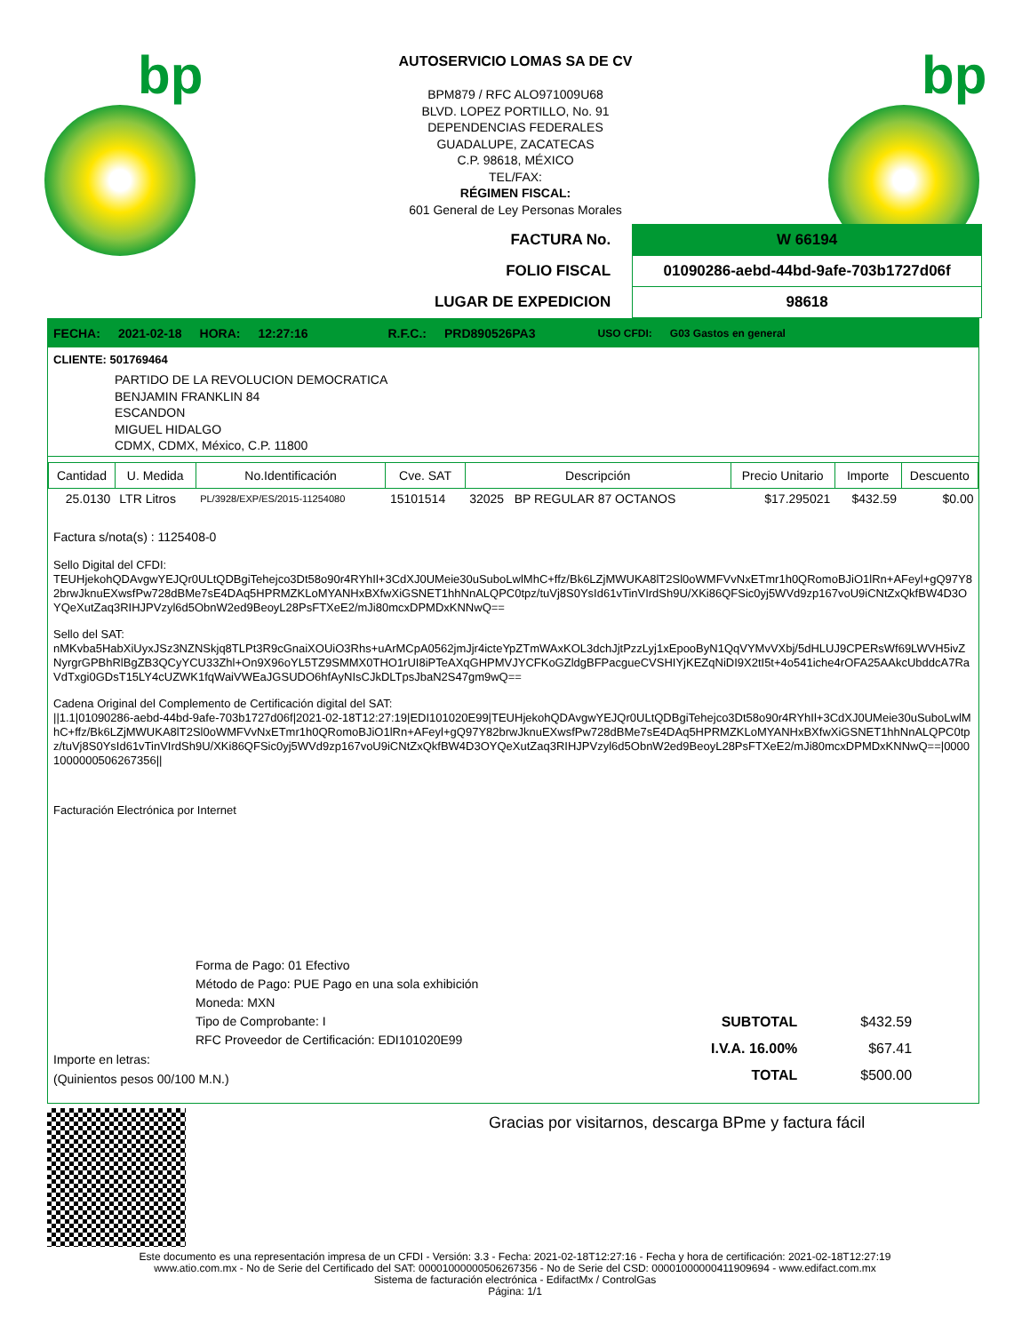bp bp
AUTOSERVICIO LOMAS SA DE CV
BPM879 / RFC ALO971009U68
BLVD. LOPEZ PORTILLO, No. 91
DEPENDENCIAS FEDERALES
GUADALUPE, ZACATECAS
C.P. 98618, MÉXICO
TEL/FAX:
RÉGIMEN FISCAL:
601 General de Ley Personas Morales
| FACTURA No. | W 66194 |
| FOLIO FISCAL | 01090286-aebd-44bd-9afe-703b1727d06f |
| LUGAR DE EXPEDICION | 98618 |
FECHA: 2021-02-18 HORA: 12:27:16 R.F.C.: PRD890526PA3 USO CFDI: G03 Gastos en general
CLIENTE: 501769464
PARTIDO DE LA REVOLUCION DEMOCRATICA
BENJAMIN FRANKLIN 84
ESCANDON
MIGUEL HIDALGO
CDMX, CDMX, México, C.P. 11800
| Cantidad | U. Medida | No.Identificación | Cve. SAT | Descripción | Precio Unitario | Importe | Descuento |
| --- | --- | --- | --- | --- | --- | --- | --- |
| 25.0130 | LTR Litros | PL/3928/EXP/ES/2015-11254080 | 15101514 | 32025 BP REGULAR 87 OCTANOS | $17.295021 | $432.59 | $0.00 |
Factura s/nota(s) : 1125408-0
Sello Digital del CFDI:
TEUHjekohQDAvgwYEJQr0ULtQDBgiTehejco3Dt58o90r4RYhIl+3CdXJ0UMeie30uSuboLwlMhC+ffz/Bk6LZjMWUKA8lT2Sl0oWMFVvNxETmr1h0QRomoBJiO1lRn+AFeyl+gQ97Y82brwJknuEXwsfPw728dBMe7sE4DAq5HPRMZKLoMYANHxBXfwXiGSNET1hhNnALQPC0tpz/tuVj8S0YsId61vTinVIrdSh9U/XKi86QFSic0yj5WVd9zp167voU9iCNtZxQkfBW4D3OYQeXutZaq3RIHJPVzyl6d5ObnW2ed9BeoyL28PsFTXeE2/mJi80mcxDPMDxKNNwQ==
Sello del SAT:
nMKvba5HabXiUyxJSz3NZNSkjq8TLPt3R9cGnaiXOUiO3Rhs+uArMCpA0562jmJjr4icteYpZTmWAxKOL3dchJjtPzzLyj1xEpooByN1QqVYMvVXbj/5dHLUJ9CPERsWf69LWVH5ivZNyrgrGPBhRlBgZB3QCyYCU33Zhl+On9X96oYL5TZ9SMMX0THO1rUI8iPTeAXqGHPMVJYCFKoGZldgBFPacgueCVSHIYjKEZqNiDI9X2tI5t+4o541iche4rOFA25AAkcUbddcA7RaVdTxgi0GDsT15LY4cUZWK1fqWaiVWEaJGSUDO6hfAyNIsCJkDLTpsJbaN2S47gm9wQ==
Cadena Original del Complemento de Certificación digital del SAT:
||1.1|01090286-aebd-44bd-9afe-703b1727d06f|2021-02-18T12:27:19|EDI101020E99|TEUHjekohQDAvgwYEJQr0ULtQDBgiTehejco3Dt58o90r4RYhIl+3CdXJ0UMeie30uSuboLwlMhC+ffz/Bk6LZjMWUKA8lT2Sl0oWMFVvNxETmr1h0QRomoBJiO1lRn+AFeyl+gQ97Y82brwJknuEXwsfPw728dBMe7sE4DAq5HPRMZKLoMYANHxBXfwXiGSNET1hhNnALQPC0tpz/tuVj8S0YsId61vTinVIrdSh9U/XKi86QFSic0yj5WVd9zp167voU9iCNtZxQkfBW4D3OYQeXutZaq3RIHJPVzyl6d5ObnW2ed9BeoyL28PsFTXeE2/mJi80mcxDPMDxKNNwQ==|00001000000506267356||
Facturación Electrónica por Internet
Forma de Pago: 01 Efectivo
Método de Pago: PUE Pago en una sola exhibición
Moneda: MXN
Tipo de Comprobante: I
RFC Proveedor de Certificación: EDI101020E99
Importe en letras:
(Quinientos pesos 00/100 M.N.)
| SUBTOTAL | $432.59 |
| I.V.A. 16.00% | $67.41 |
| TOTAL | $500.00 |
Gracias por visitarnos, descarga BPme y factura fácil
Este documento es una representación impresa de un CFDI - Versión: 3.3 - Fecha: 2021-02-18T12:27:16 - Fecha y hora de certificación: 2021-02-18T12:27:19
www.atio.com.mx - No de Serie del Certificado del SAT: 00001000000506267356 - No de Serie del CSD: 00001000000411909694 - www.edifact.com.mx
Sistema de facturación electrónica - EdifactMx / ControlGas
Página: 1/1